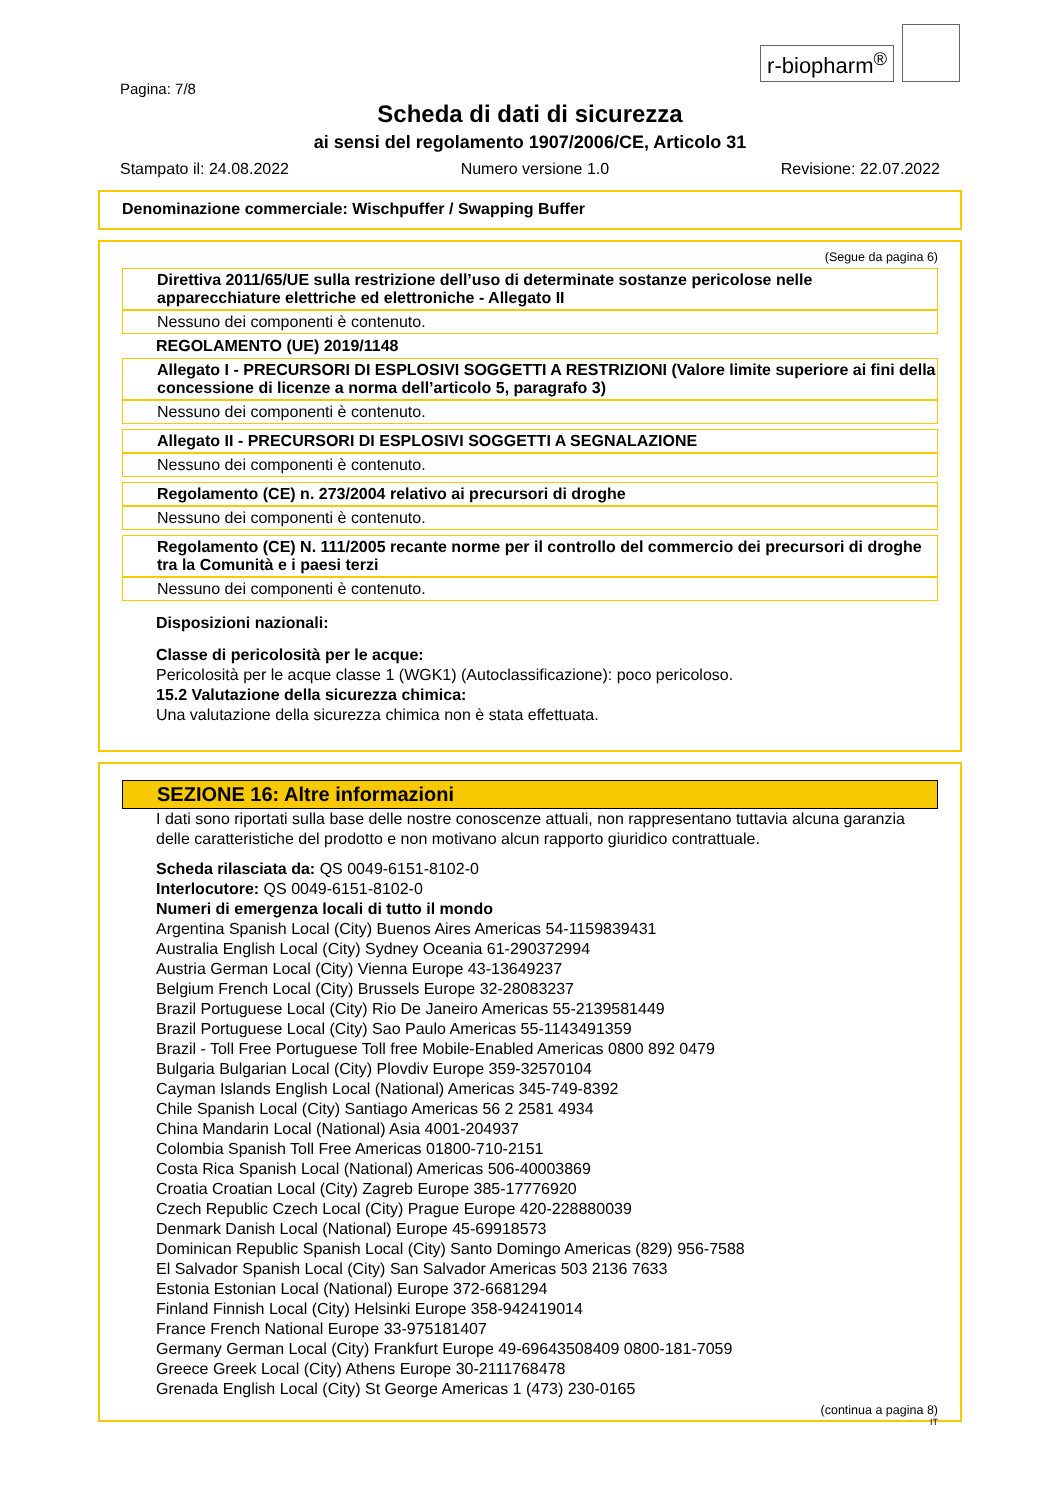Pagina: 7/8
r-biopharm<sup>®</sup>
Scheda di dati di sicurezza
ai sensi del regolamento 1907/2006/CE, Articolo 31
Stampato il: 24.08.2022 Numero versione 1.0 Revisione: 22.07.2022
Denominazione commerciale: Wischpuffer / Swapping Buffer
(Segue da pagina 6)
Direttiva 2011/65/UE sulla restrizione dell’uso di determinate sostanze pericolose nelle apparecchiature elettriche ed elettroniche - Allegato II
Nessuno dei componenti è contenuto.
REGOLAMENTO (UE) 2019/1148
Allegato I - PRECURSORI DI ESPLOSIVI SOGGETTI A RESTRIZIONI (Valore limite superiore ai fini della concessione di licenze a norma dell’articolo 5, paragrafo 3)
Nessuno dei componenti è contenuto.
Allegato II - PRECURSORI DI ESPLOSIVI SOGGETTI A SEGNALAZIONE
Nessuno dei componenti è contenuto.
Regolamento (CE) n. 273/2004 relativo ai precursori di droghe
Nessuno dei componenti è contenuto.
Regolamento (CE) N. 111/2005 recante norme per il controllo del commercio dei precursori di droghe tra la Comunità e i paesi terzi
Nessuno dei componenti è contenuto.
Disposizioni nazionali:
Classe di pericolosità per le acque:
Pericolosità per le acque classe 1 (WGK1) (Autoclassificazione): poco pericoloso.
15.2 Valutazione della sicurezza chimica:
Una valutazione della sicurezza chimica non è stata effettuata.
SEZIONE 16: Altre informazioni
I dati sono riportati sulla base delle nostre conoscenze attuali, non rappresentano tuttavia alcuna garanzia delle caratteristiche del prodotto e non motivano alcun rapporto giuridico contrattuale.
Scheda rilasciata da: QS 0049-6151-8102-0
Interlocutore: QS 0049-6151-8102-0
Numeri di emergenza locali di tutto il mondo
Argentina Spanish Local (City) Buenos Aires Americas 54-1159839431
Australia English Local (City) Sydney Oceania 61-290372994
Austria German Local (City) Vienna Europe 43-13649237
Belgium French Local (City) Brussels Europe 32-28083237
Brazil Portuguese Local (City) Rio De Janeiro Americas 55-2139581449
Brazil Portuguese Local (City) Sao Paulo Americas 55-1143491359
Brazil - Toll Free Portuguese Toll free Mobile-Enabled Americas 0800 892 0479
Bulgaria Bulgarian Local (City) Plovdiv Europe 359-32570104
Cayman Islands English Local (National) Americas 345-749-8392
Chile Spanish Local (City) Santiago Americas 56 2 2581 4934
China Mandarin Local (National) Asia 4001-204937
Colombia Spanish Toll Free Americas 01800-710-2151
Costa Rica Spanish Local (National) Americas 506-40003869
Croatia Croatian Local (City) Zagreb Europe 385-17776920
Czech Republic Czech Local (City) Prague Europe 420-228880039
Denmark Danish Local (National) Europe 45-69918573
Dominican Republic Spanish Local (City) Santo Domingo Americas (829) 956-7588
El Salvador Spanish Local (City) San Salvador Americas 503 2136 7633
Estonia Estonian Local (National) Europe 372-6681294
Finland Finnish Local (City) Helsinki Europe 358-942419014
France French National Europe 33-975181407
Germany German Local (City) Frankfurt Europe 49-69643508409 0800-181-7059
Greece Greek Local (City) Athens Europe 30-2111768478
Grenada English Local (City) St George Americas 1 (473) 230-0165
(continua a pagina 8)
IT